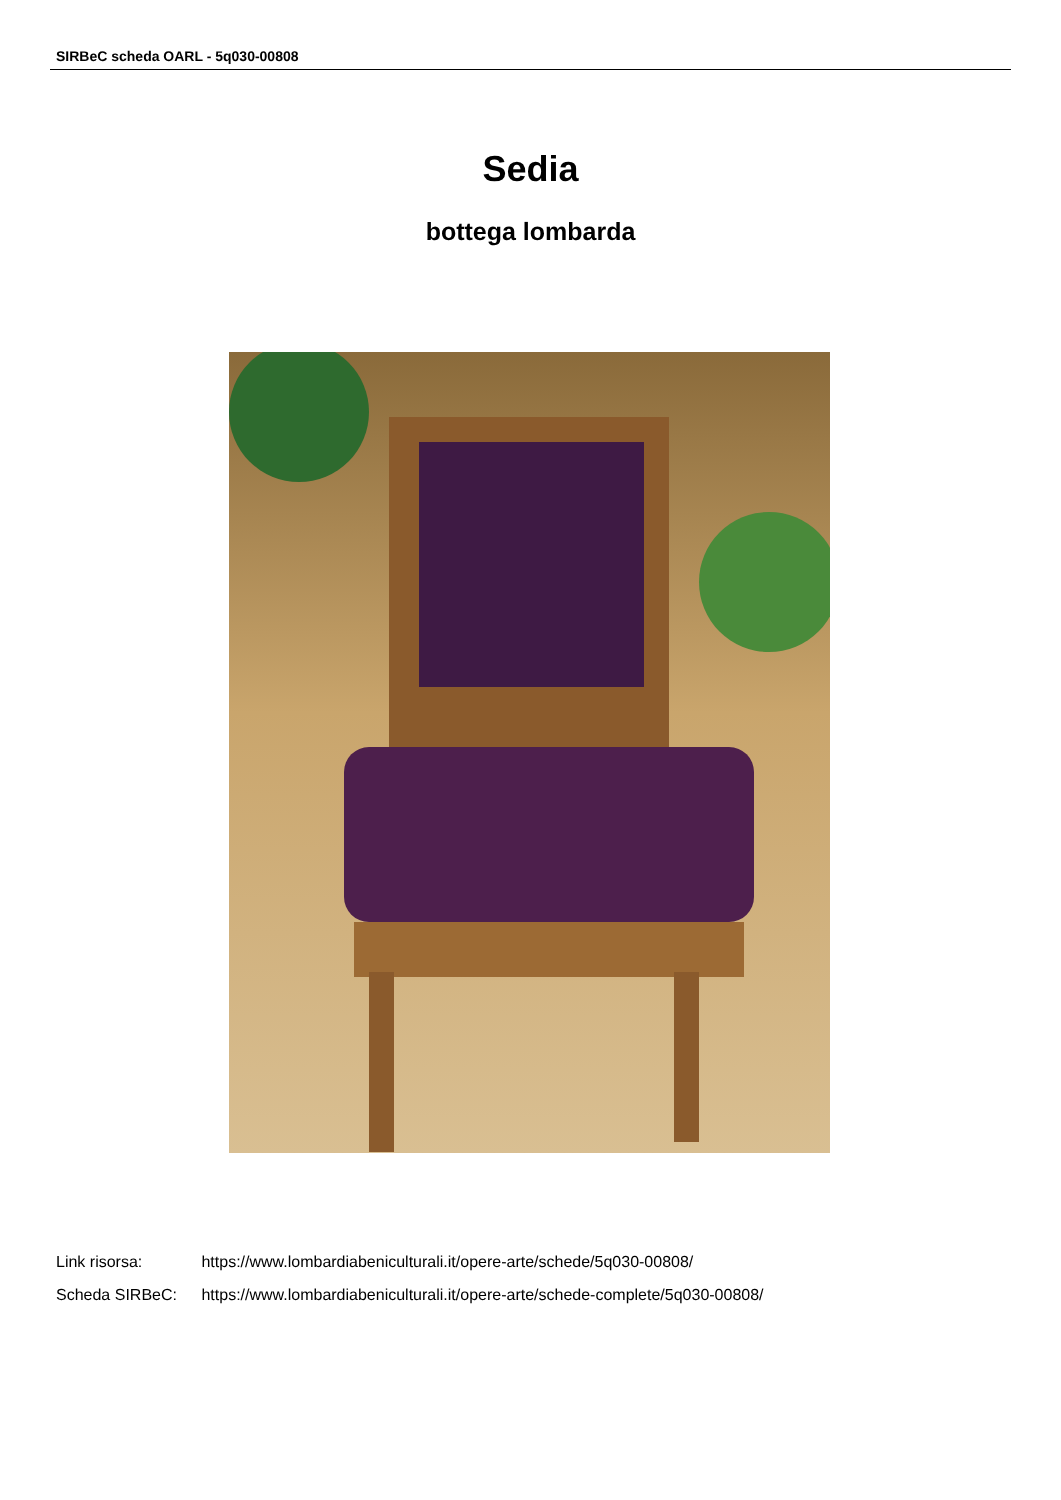SIRBeC scheda OARL - 5q030-00808
Sedia
bottega lombarda
Link risorsa: https://www.lombardiabeniculturali.it/opere-arte/schede/5q030-00808/
Scheda SIRBeC: https://www.lombardiabeniculturali.it/opere-arte/schede-complete/5q030-00808/